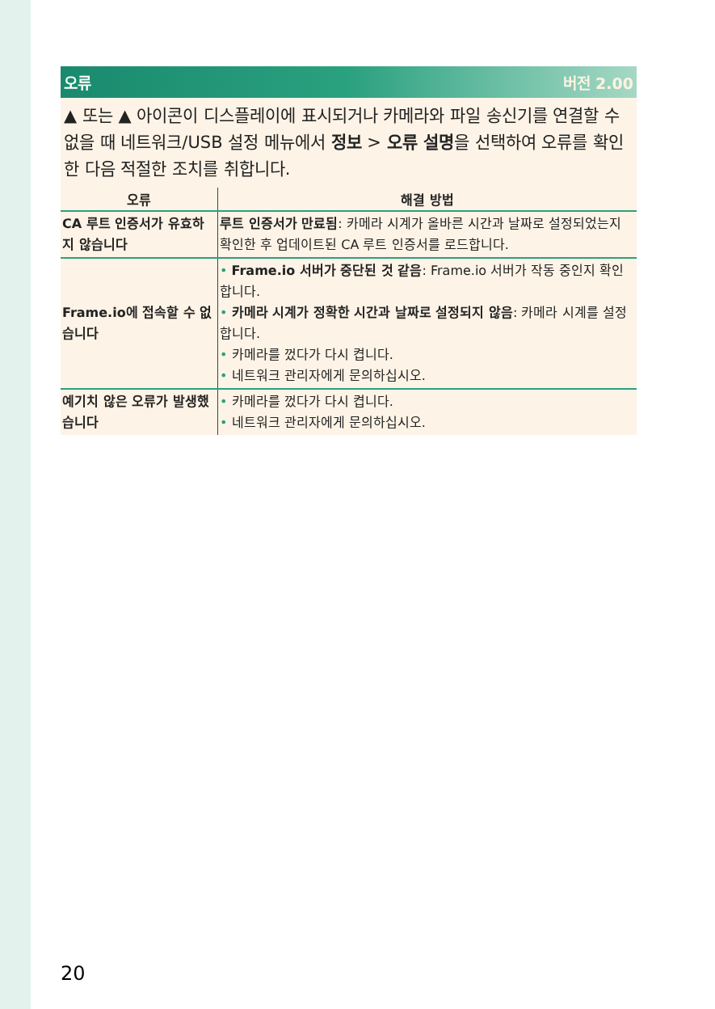오류 버전 2.00
▲ 또는 ▲ 아이콘이 디스플레이에 표시되거나 카메라와 파일 송신기를 연결할 수 없을 때 네트워크/USB 설정 메뉴에서 정보 > 오류 설명을 선택하여 오류를 확인한 다음 적절한 조치를 취합니다.
| 오류 | 해결 방법 |
| --- | --- |
| CA 루트 인증서가 유효하지 않습니다 | 루트 인증서가 만료됨 : 카메라 시계가 올바른 시간과 날짜로 설정되었는지 확인한 후 업데이트된 CA 루트 인증서를 로드합니다. |
| Frame.io에 접속할 수 없습니다 | • Frame.io 서버가 중단된 것 같음 : Frame.io 서버가 작동 중인지 확인합니다. • 카메라 시계가 정확한 시간과 날짜로 설정되지 않음 : 카메라 시계를 설정합니다. • 카메라를 껐다가 다시 켭니다. • 네트워크 관리자에게 문의하십시오. |
| 예기치 않은 오류가 발생했습니다 | • 카메라를 껐다가 다시 켭니다. • 네트워크 관리자에게 문의하십시오. |
20